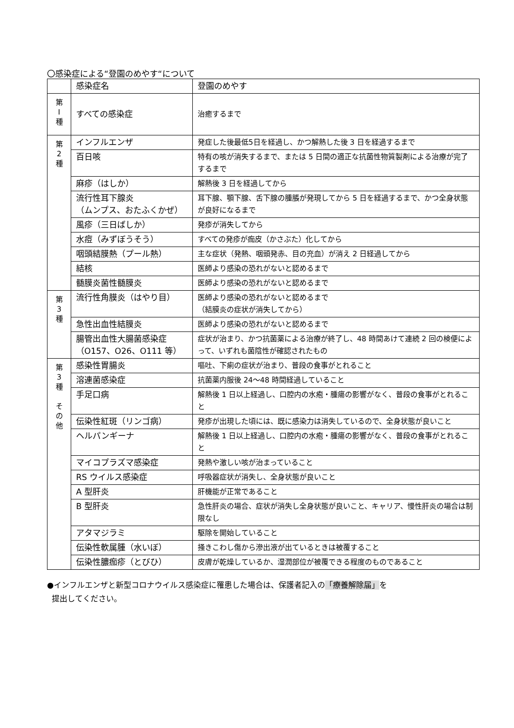〇感染症による“登園のめやす“について
| | 感染症名 | 登園のめやす |
| --- | --- | --- |
| 第 Ⅰ 種 | すべての感染症 | 治癒するまで |
| 第 2 種 | インフルエンザ | 発症した後最低5日を経過し、かつ解熱した後 3 日を経過するまで |
| | 百日咳 | 特有の咳が消失するまで、または 5 日間の適正な抗菌性物質製剤による治療が完了するまで |
| | 麻疹（はしか） | 解熱後 3 日を経過してから |
| | 流行性耳下腺炎 （ムンプス、おたふくかぜ） | 耳下腺、顎下腺、舌下腺の腫脹が発現してから 5 日を経過するまで、かつ全身状態が良好になるまで |
| | 風疹（三日ばしか） | 発疹が消失してから |
| | 水痘（みずぼうそう） | すべての発疹が痂皮（かさぶた）化してから |
| | 咽頭結膜熱（プール熱） | 主な症状（発熱、咽頭発赤、目の充血）が消え 2 日経過してから |
| | 結核 | 医師より感染の恐れがないと認めるまで |
| | 髄膜炎菌性髄膜炎 | 医師より感染の恐れがないと認めるまで |
| 第 3 種 | 流行性角膜炎（はやり目） | 医師より感染の恐れがないと認めるまで （結膜炎の症状が消失してから） |
| | 急性出血性結膜炎 | 医師より感染の恐れがないと認めるまで |
| | 腸管出血性大腸菌感染症 （O157、O26、O111 等） | 症状が治まり、かつ抗菌薬による治療が終了し、48 時間あけて連続 2 回の検便によって、いずれも菌陰性が確認されたもの |
| 第 3 種 そ の 他 | 感染性胃腸炎 | 嘔吐、下痢の症状が治まり、普段の食事がとれること |
| | 溶連菌感染症 | 抗菌薬内服後 24～48 時間経過していること |
| | 手足口病 | 解熱後 1 日以上経過し、口腔内の水疱・腫瘍の影響がなく、普段の食事がとれること |
| | 伝染性紅斑（リンゴ病） | 発疹が出現した頃には、既に感染力は消失しているので、全身状態が良いこと |
| | ヘルパンギーナ | 解熱後 1 日以上経過し、口腔内の水疱・腫瘍の影響がなく、普段の食事がとれること |
| | マイコプラズマ感染症 | 発熱や激しい咳が治まっていること |
| | RS ウイルス感染症 | 呼吸器症状が消失し、全身状態が良いこと |
| | A 型肝炎 | 肝機能が正常であること |
| | B 型肝炎 | 急性肝炎の場合、症状が消失し全身状態が良いこと、キャリア、慢性肝炎の場合は制限なし |
| | アタマジラミ | 駆除を開始していること |
| | 伝染性軟属腫（水いぼ） | 掻きこわし傷から滲出液が出ているときは被覆すること |
| | 伝染性膿痂疹（とびひ） | 皮膚が乾燥しているか、湿潤部位が被覆できる程度のものであること |
●インフルエンザと新型コロナウイルス感染症に罹患した場合は、保護者記入の「療養解除届」を
提出してください。